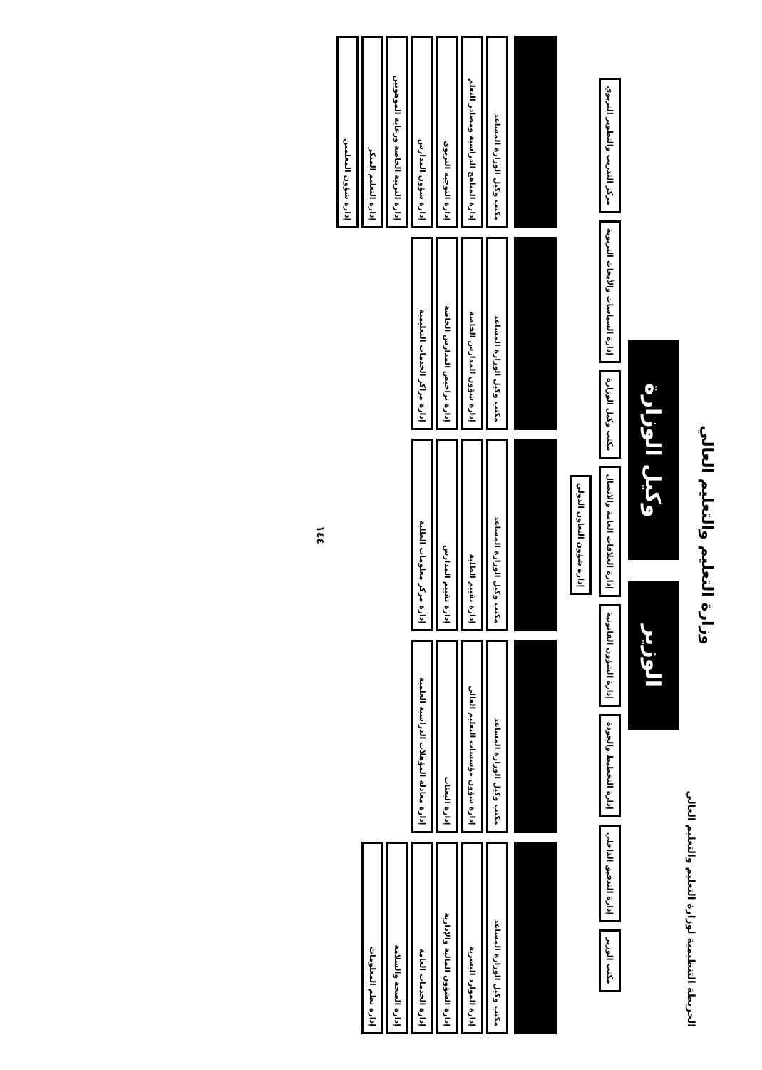وزارة التعليم والتعليم العالي
الخريطة التنظيمية لوزارة التعليم والتعليم العالي
الوزير
وكيل الوزارة
مكتب الوزير
إدارة التدقيق الداخلي
إدارة التخطيط والجودة
إدارة الشؤون القانونية
إدارة العلاقات العامة والاتصال
مكتب وكيل الوزارة
إدارة السياسات والأبحاث التربوية
مركز التدريب والتطوير التربوي
إدارة شؤون التعاون الدولي
مكتب وكيل الوزارة المساعد
إدارة الموارد البشرية
إدارة الشؤون المالية والإدارية
إدارة الخدمات العامة
إدارة الصحة والسلامة
إدارة نظم المعلومات
مكتب وكيل الوزارة المساعد
إدارة شؤون مؤسسات التعليم العالي
إدارة البعثات
إدارة معادلة المؤهلات الدراسية العلمية
مكتب وكيل الوزارة المساعد
إدارة تقييم الطلبة
إدارة تقييم المدارس
إدارة مركز معلومات الطلبة
مكتب وكيل الوزارة المساعد
إدارة شؤون المدارس الخاصة
إدارة تراخيص المدارس الخاصة
إدارة مراكز الخدمات التعليمية
مكتب وكيل الوزارة المساعد
إدارة المناهج الدراسية ومصادر التعلم
إدارة التوجيه التربوي
إدارة شؤون المدارس
إدارة التربية الخاصة ورعاية الموهوبين
إدارة التعليم المبكر
إدارة شؤون المعلمين
١٤٤